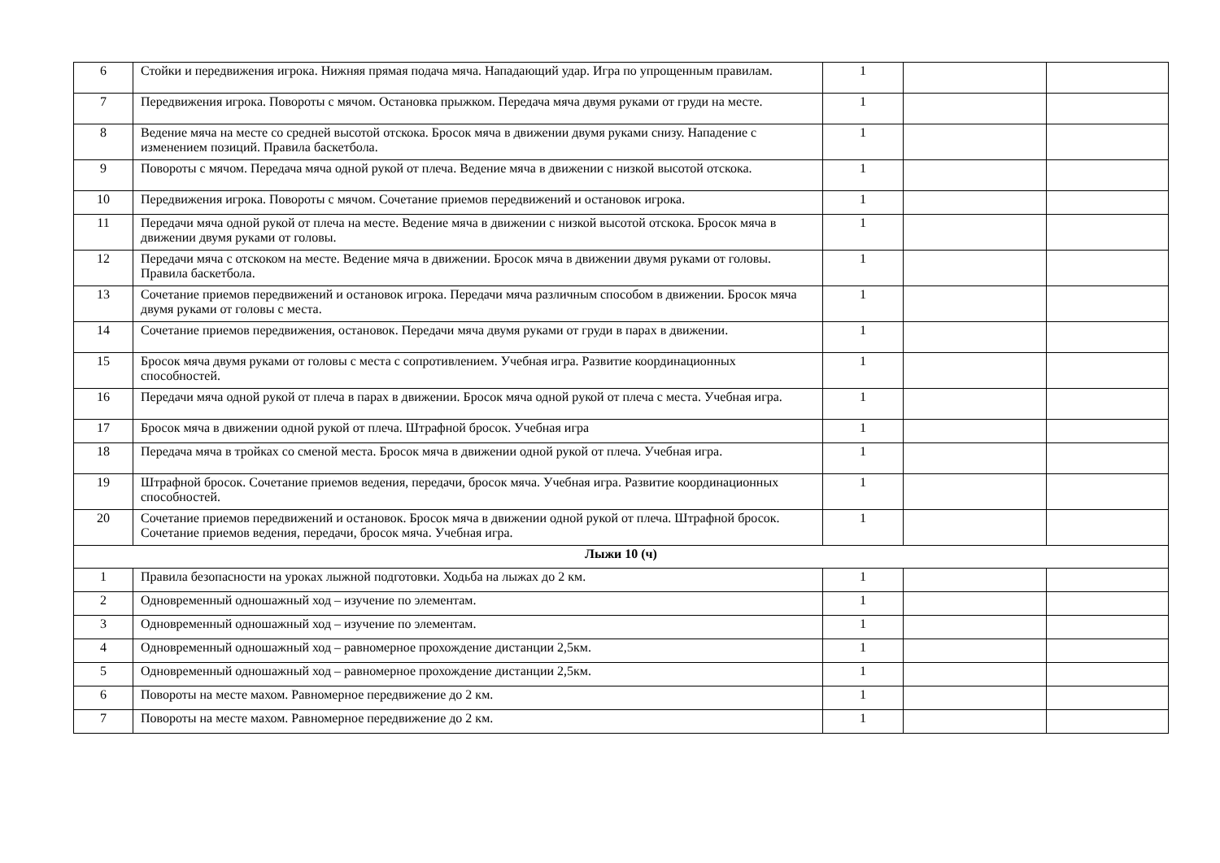| 6 | Стойки и передвижения игрока. Нижняя прямая подача мяча. Нападающий удар. Игра по упрощенным правилам. | 1 | | |
| 7 | Передвижения игрока. Повороты с мячом. Остановка прыжком. Передача мяча двумя руками от груди на месте. | 1 | | |
| 8 | Ведение мяча на месте со средней высотой отскока. Бросок мяча в движении двумя руками снизу. Нападение с изменением позиций. Правила баскетбола. | 1 | | |
| 9 | Повороты с мячом. Передача мяча одной рукой от плеча. Ведение мяча в движении с низкой высотой отскока. | 1 | | |
| 10 | Передвижения игрока. Повороты с мячом. Сочетание приемов передвижений и остановок игрока. | 1 | | |
| 11 | Передачи мяча одной рукой от плеча на месте. Ведение мяча в движении с низкой высотой отскока. Бросок мяча в движении двумя руками от головы. | 1 | | |
| 12 | Передачи мяча с отскоком на месте. Ведение мяча в движении. Бросок мяча в движении двумя руками от головы. Правила баскетбола. | 1 | | |
| 13 | Сочетание приемов передвижений и остановок игрока. Передачи мяча различным способом в движении. Бросок мяча двумя руками от головы с места. | 1 | | |
| 14 | Сочетание приемов передвижения, остановок. Передачи мяча двумя руками от груди в парах в движении. | 1 | | |
| 15 | Бросок мяча двумя руками от головы с места с сопротивлением. Учебная игра. Развитие координационных способностей. | 1 | | |
| 16 | Передачи мяча одной рукой от плеча в парах в движении. Бросок мяча одной рукой от плеча с места. Учебная игра. | 1 | | |
| 17 | Бросок мяча в движении одной рукой от плеча. Штрафной бросок. Учебная игра | 1 | | |
| 18 | Передача мяча в тройках со сменой места. Бросок мяча в движении одной рукой от плеча. Учебная игра. | 1 | | |
| 19 | Штрафной бросок. Сочетание приемов ведения, передачи, бросок мяча. Учебная игра. Развитие координационных способностей. | 1 | | |
| 20 | Сочетание приемов передвижений и остановок. Бросок мяча в движении одной рукой от плеча. Штрафной бросок. Сочетание приемов ведения, передачи, бросок мяча. Учебная игра. | 1 | | |
| Лыжи 10 (ч) | | | | |
| 1 | Правила безопасности на уроках лыжной подготовки. Ходьба на лыжах до 2 км. | 1 | | |
| 2 | Одновременный одношажный ход – изучение по элементам. | 1 | | |
| 3 | Одновременный одношажный ход – изучение по элементам. | 1 | | |
| 4 | Одновременный одношажный ход – равномерное прохождение дистанции 2,5км. | 1 | | |
| 5 | Одновременный одношажный ход – равномерное прохождение дистанции 2,5км. | 1 | | |
| 6 | Повороты на месте махом. Равномерное передвижение до 2 км. | 1 | | |
| 7 | Повороты на месте махом. Равномерное передвижение до 2 км. | 1 | | |